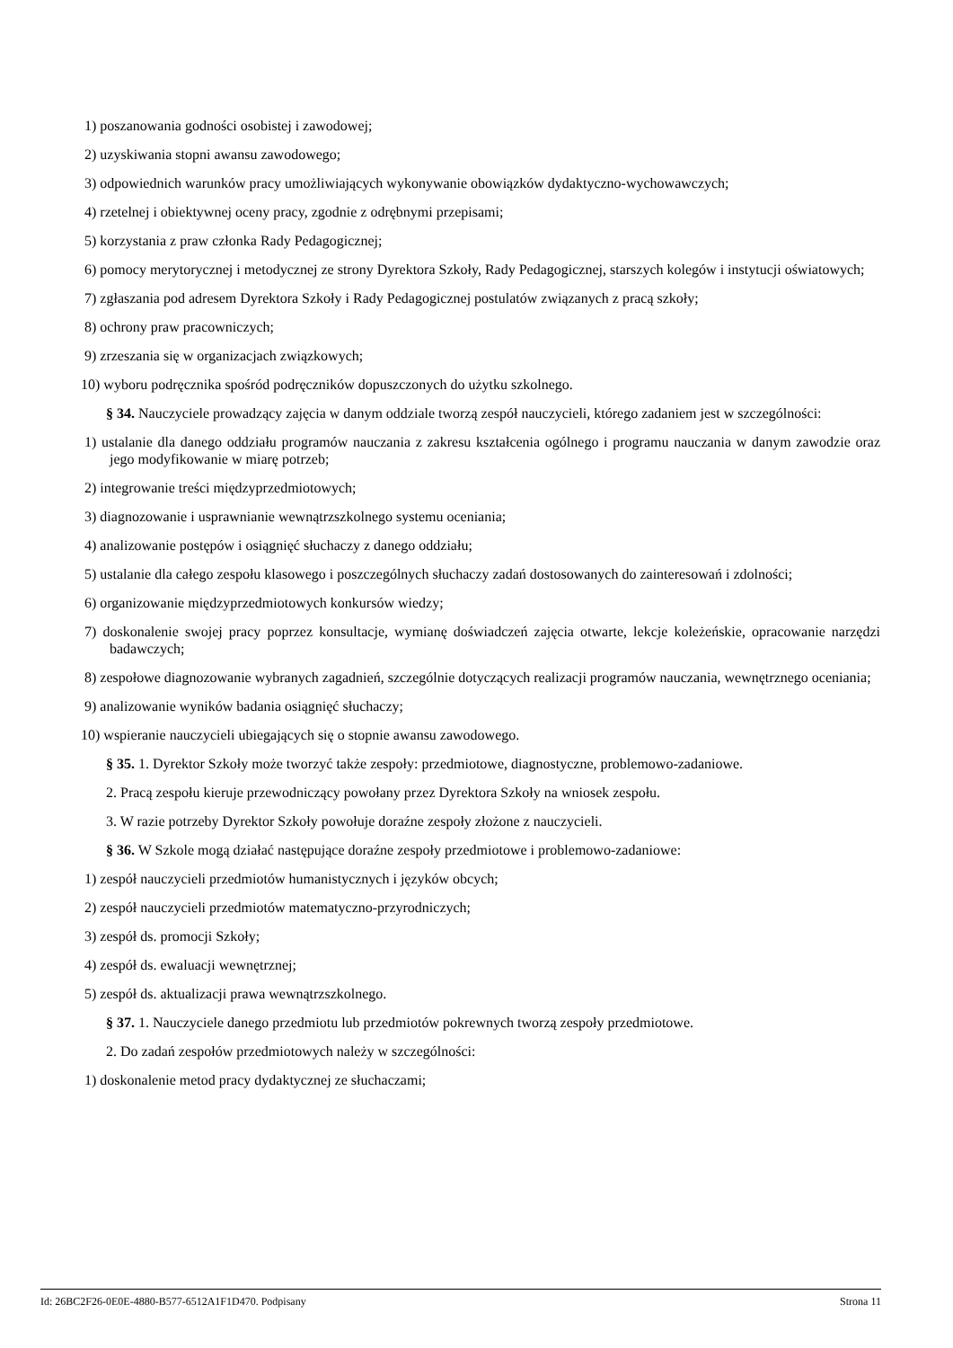1) poszanowania godności osobistej i zawodowej;
2) uzyskiwania stopni awansu zawodowego;
3) odpowiednich warunków pracy umożliwiających wykonywanie obowiązków dydaktyczno-wychowawczych;
4) rzetelnej i obiektywnej oceny pracy, zgodnie z odrębnymi przepisami;
5) korzystania z praw członka Rady Pedagogicznej;
6) pomocy merytorycznej i metodycznej ze strony Dyrektora Szkoły, Rady Pedagogicznej, starszych kolegów i instytucji oświatowych;
7) zgłaszania pod adresem Dyrektora Szkoły i Rady Pedagogicznej postulatów związanych z pracą szkoły;
8) ochrony praw pracowniczych;
9) zrzeszania się w organizacjach związkowych;
10) wyboru podręcznika spośród podręczników dopuszczonych do użytku szkolnego.
§ 34. Nauczyciele prowadzący zajęcia w danym oddziale tworzą zespół nauczycieli, którego zadaniem jest w szczególności:
1) ustalanie dla danego oddziału programów nauczania z zakresu kształcenia ogólnego i programu nauczania w danym zawodzie oraz jego modyfikowanie w miarę potrzeb;
2) integrowanie treści międzyprzedmiotowych;
3) diagnozowanie i usprawnianie wewnątrzszkolnego systemu oceniania;
4) analizowanie postępów i osiągnięć słuchaczy z danego oddziału;
5) ustalanie dla całego zespołu klasowego i poszczególnych słuchaczy zadań dostosowanych do zainteresowań i zdolności;
6) organizowanie międzyprzedmiotowych konkursów wiedzy;
7) doskonalenie swojej pracy poprzez konsultacje, wymianę doświadczeń zajęcia otwarte, lekcje koleżeńskie, opracowanie narzędzi badawczych;
8) zespołowe diagnozowanie wybranych zagadnień, szczególnie dotyczących realizacji programów nauczania, wewnętrznego oceniania;
9) analizowanie wyników badania osiągnięć słuchaczy;
10) wspieranie nauczycieli ubiegających się o stopnie awansu zawodowego.
§ 35. 1. Dyrektor Szkoły może tworzyć także zespoły: przedmiotowe, diagnostyczne, problemowo-zadaniowe.
2. Pracą zespołu kieruje przewodniczący powołany przez Dyrektora Szkoły na wniosek zespołu.
3. W razie potrzeby Dyrektor Szkoły powołuje doraźne zespoły złożone z nauczycieli.
§ 36. W Szkole mogą działać następujące doraźne zespoły przedmiotowe i problemowo-zadaniowe:
1) zespół nauczycieli przedmiotów humanistycznych i języków obcych;
2) zespół nauczycieli przedmiotów matematyczno-przyrodniczych;
3) zespół ds. promocji Szkoły;
4) zespół ds. ewaluacji wewnętrznej;
5) zespół ds. aktualizacji prawa wewnątrzszkolnego.
§ 37. 1. Nauczyciele danego przedmiotu lub przedmiotów pokrewnych tworzą zespoły przedmiotowe.
2. Do zadań zespołów przedmiotowych należy w szczególności:
1) doskonalenie metod pracy dydaktycznej ze słuchaczami;
Id: 26BC2F26-0E0E-4880-B577-6512A1F1D470. Podpisany Strona 11